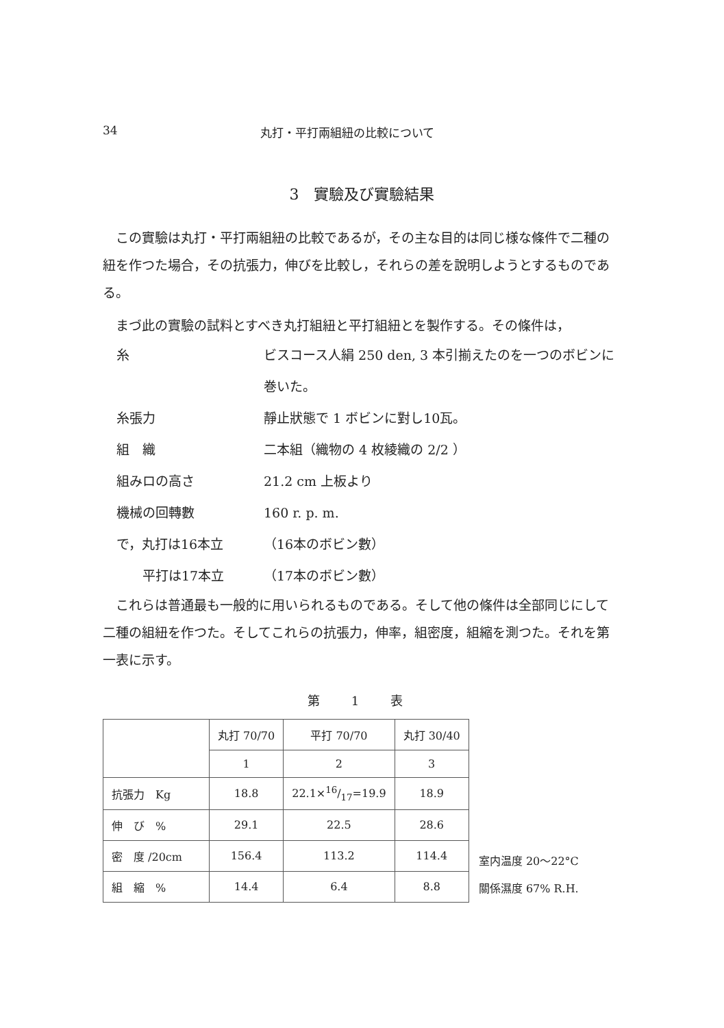34 丸打・平打兩組紐の比較について
3　實驗及び實驗結果
この實驗は丸打・平打兩組紐の比較であるが，その主な目的は同じ様な條件で二種の紐を作つた場合，その抗張力，伸びを比較し，それらの差を說明しようとするものである。
まづ此の實驗の試料とすべき丸打組紐と平打組紐とを製作する。その條件は，
糸
ビスコース人絹 250 den, 3 本引揃えたのを一つのボビンに巻いた。
糸張力
靜止狀態で 1 ボビンに對し10瓦。
組　織
二本組（織物の 4 枚綾織の 2/2 ）
組みロの高さ
21.2 cm 上板より
機械の回轉數
160 r. p. m.
で，丸打は16本立
（16本のボビン數）
　　平打は17本立
（17本のボビン數）
これらは普通最も一般的に用いられるものである。そして他の條件は全部同じにして二種の組紐を作つた。そしてこれらの抗張力，伸率，組密度，組縮を測つた。それを第一表に示す。
第 1 表
| | 丸打 70/70 | 平打 70/70 | 丸打 30/40 |
| --- | --- | --- | --- |
| | 1 | 2 | 3 |
| 抗張力 Kg | 18.8 | 22.1×16/17=19.9 | 18.9 |
| 伸 び % | 29.1 | 22.5 | 28.6 |
| 密 度 /20cm | 156.4 | 113.2 | 114.4 |
| 組 縮 % | 14.4 | 6.4 | 8.8 |
室内温度 20〜22°C
關係濕度 67% R.H.